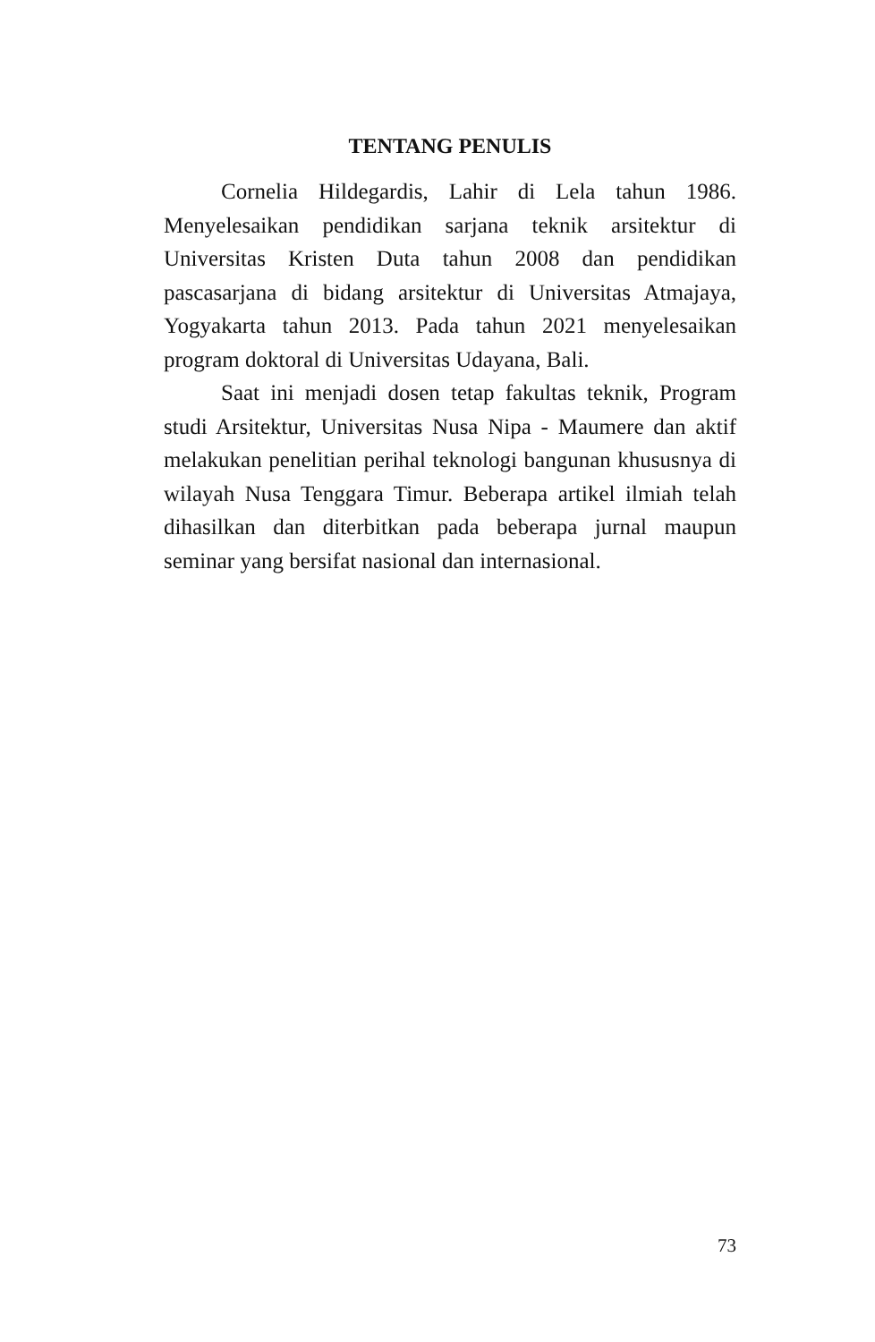TENTANG PENULIS
Cornelia Hildegardis, Lahir di Lela tahun 1986. Menyelesaikan pendidikan sarjana teknik arsitektur di Universitas Kristen Duta tahun 2008 dan pendidikan pascasarjana di bidang arsitektur di Universitas Atmajaya, Yogyakarta tahun 2013. Pada tahun 2021 menyelesaikan program doktoral di Universitas Udayana, Bali.
Saat ini menjadi dosen tetap fakultas teknik, Program studi Arsitektur, Universitas Nusa Nipa - Maumere dan aktif melakukan penelitian perihal teknologi bangunan khususnya di wilayah Nusa Tenggara Timur. Beberapa artikel ilmiah telah dihasilkan dan diterbitkan pada beberapa jurnal maupun seminar yang bersifat nasional dan internasional.
73